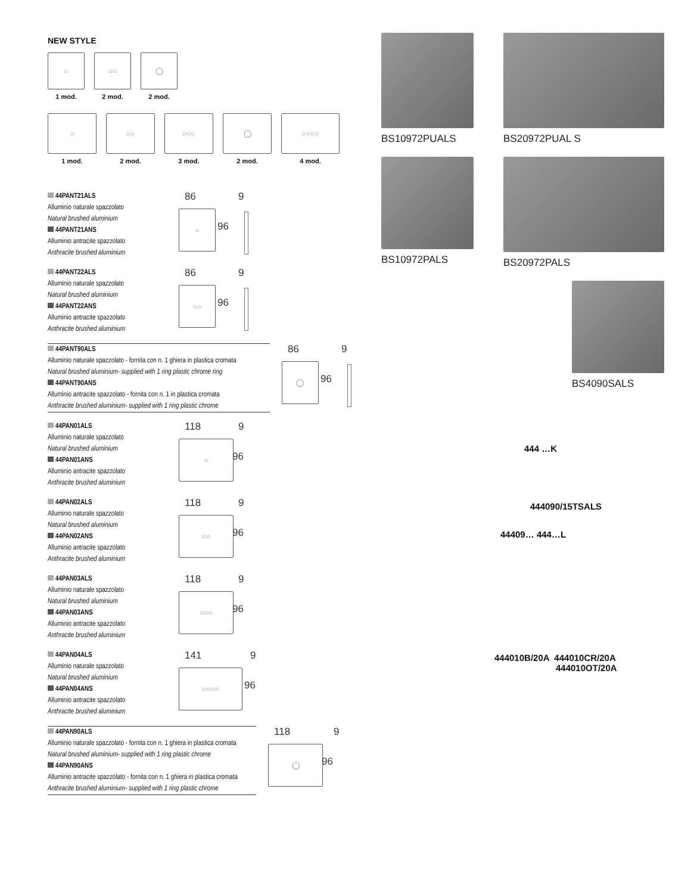NEW STYLE
○
1 mod.
○○
2 mod.
◯
2 mod.
○
1 mod.
○○
2 mod.
○○○
3 mod.
◯
2 mod.
○○○○
4 mod.
44PANT21ALS
Alluminio naturale spazzolato
Natural brushed aluminium
44PANT21ANS
Alluminio antracite spazzolato
Anthracite brushed aluminium
86 9
○
96
44PANT22ALS
Alluminio naturale spazzolato
Natural brushed aluminium
44PANT22ANS
Alluminio antracite spazzolato
Anthracite brushed aluminium
86 9
○○
96
44PANT90ALS
Alluminio naturale spazzolato - fornita con n. 1 ghiera in plastica cromata
Natural brushed aluminium- supplied with 1 ring plastic chrome ring
44PANT90ANS
Alluminio antracite spazzolato - fornita con n. 1 in plastica cromata
Anthracite brushed aluminium- supplied with 1 ring plastic chrome
86 9
◯
96
44PAN01ALS
Alluminio naturale spazzolato
Natural brushed aluminium
44PAN01ANS
Alluminio antracite spazzolato
Anthracite brushed aluminium
118 9
○
96
44PAN02ALS
Alluminio naturale spazzolato
Natural brushed aluminium
44PAN02ANS
Alluminio antracite spazzolato
Anthracite brushed aluminium
118 9
○○
96
44PAN03ALS
Alluminio naturale spazzolato
Natural brushed aluminium
44PAN03ANS
Alluminio antracite spazzolato
Anthracite brushed aluminium
118 9
○○○
96
44PAN04ALS
Alluminio naturale spazzolato
Natural brushed aluminium
44PAN04ANS
Alluminio antracite spazzolato
Anthracite brushed aluminium
141 9
○○○○
96
44PAN90ALS
Alluminio naturale spazzolato - fornita con n. 1 ghiera in plastica cromata
Natural brushed aluminium- supplied with 1 ring plastic chrome
44PAN90ANS
Alluminio antracite spazzolato - fornita con n. 1 ghiera in plastica cromata
Anthracite brushed aluminium- supplied with 1 ring plastic chrome
118 9
◯
96
BS10972PUALS BS20972PUAL S
BS10972PALS BS20972PALS
BS4090SALS
444 …K
444090/15TSALS
44409… 444…L
444010B/20A 444010CR/20A
444010OT/20A